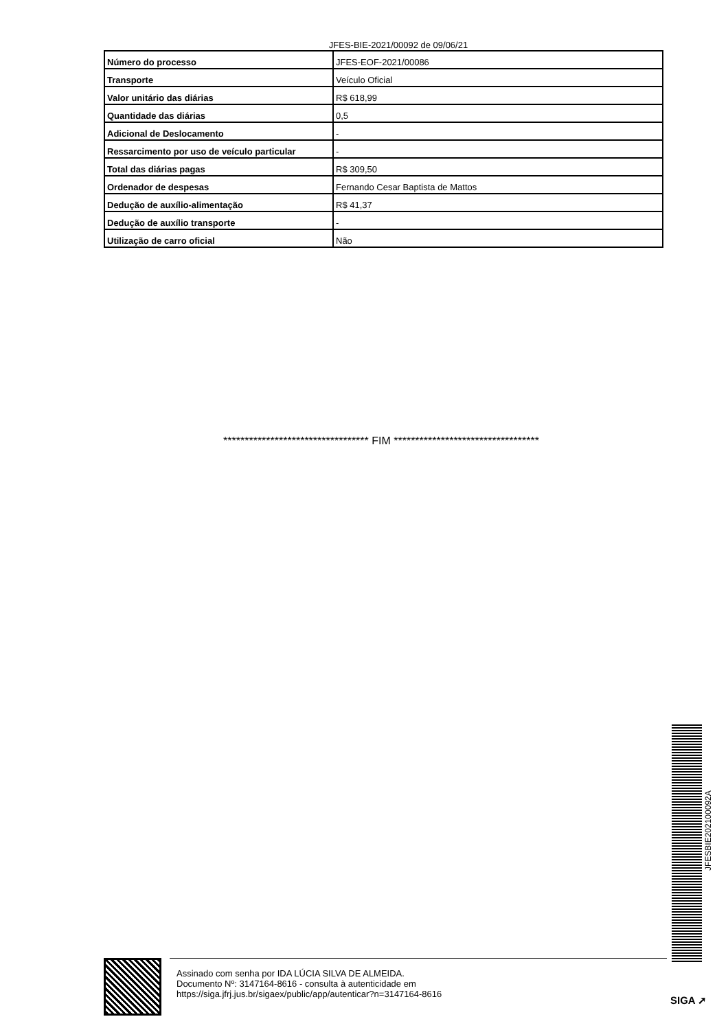JFES-BIE-2021/00092 de 09/06/21
| Número do processo | JFES-EOF-2021/00086 |
| Transporte | Veículo Oficial |
| Valor unitário das diárias | R$ 618,99 |
| Quantidade das diárias | 0,5 |
| Adicional de Deslocamento | - |
| Ressarcimento por uso de veículo particular | - |
| Total das diárias pagas | R$ 309,50 |
| Ordenador de despesas | Fernando Cesar Baptista de Mattos |
| Dedução de auxílio-alimentação | R$ 41,37 |
| Dedução de auxílio transporte | - |
| Utilização de carro oficial | Não |
********************************** FIM **********************************
JFESBIE202100092A
Assinado com senha por IDA LÚCIA SILVA DE ALMEIDA.
Documento Nº: 3147164-8616 - consulta à autenticidade em
https://siga.jfrj.jus.br/sigaex/public/app/autenticar?n=3147164-8616
SIGA ➚